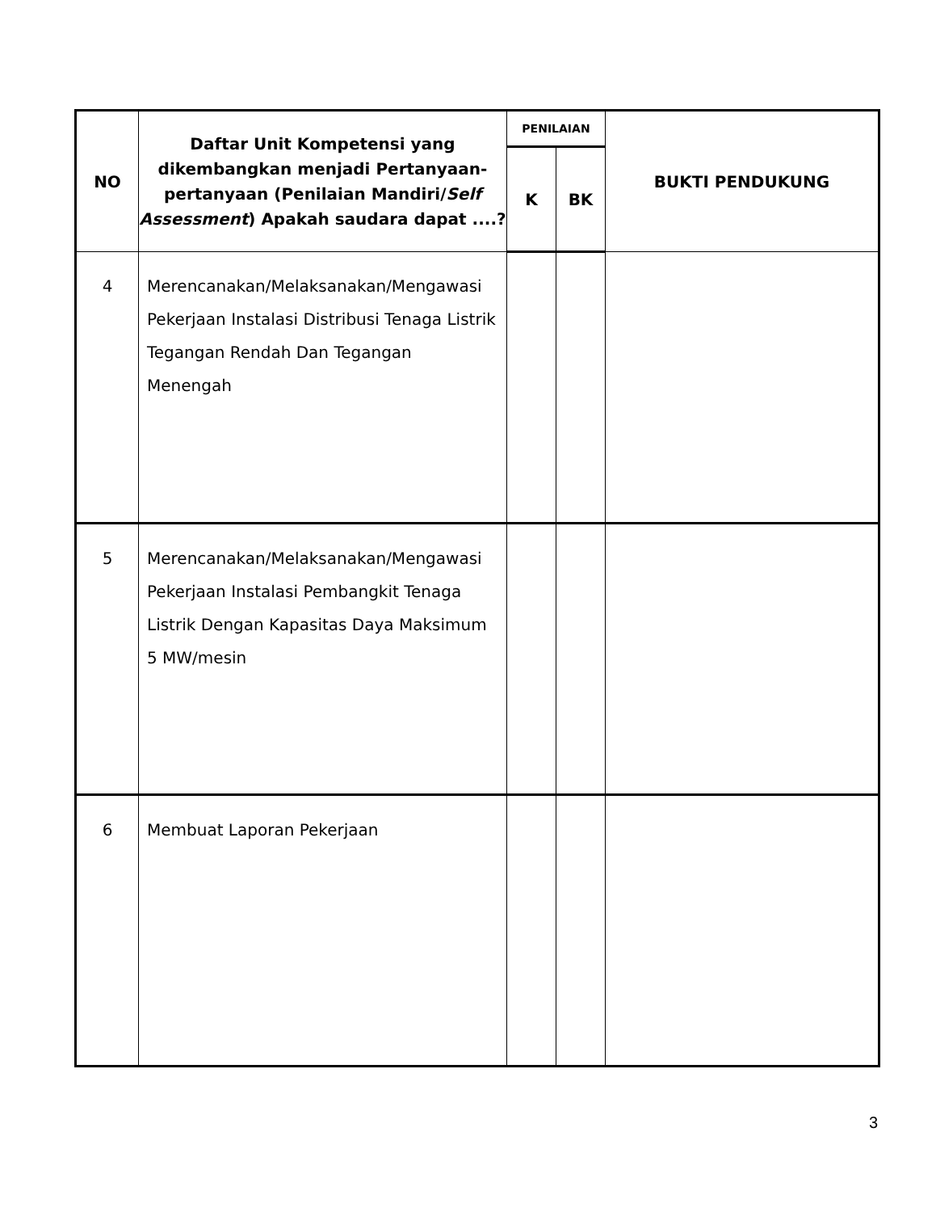| NO | Daftar Unit Kompetensi yang dikembangkan menjadi Pertanyaan-pertanyaan (Penilaian Mandiri/ Self Assessment ) Apakah saudara dapat ....? | PENILAIAN | | BUKTI PENDUKUNG |
| --- | --- | --- | --- | --- |
| | | K | BK | |
| 4 | Merencanakan/Melaksanakan/Mengawasi Pekerjaan Instalasi Distribusi Tenaga Listrik Tegangan Rendah Dan Tegangan Menengah | | | |
| 5 | Merencanakan/Melaksanakan/Mengawasi Pekerjaan Instalasi Pembangkit Tenaga Listrik Dengan Kapasitas Daya Maksimum 5 MW/mesin | | | |
| 6 | Membuat Laporan Pekerjaan | | | |
3